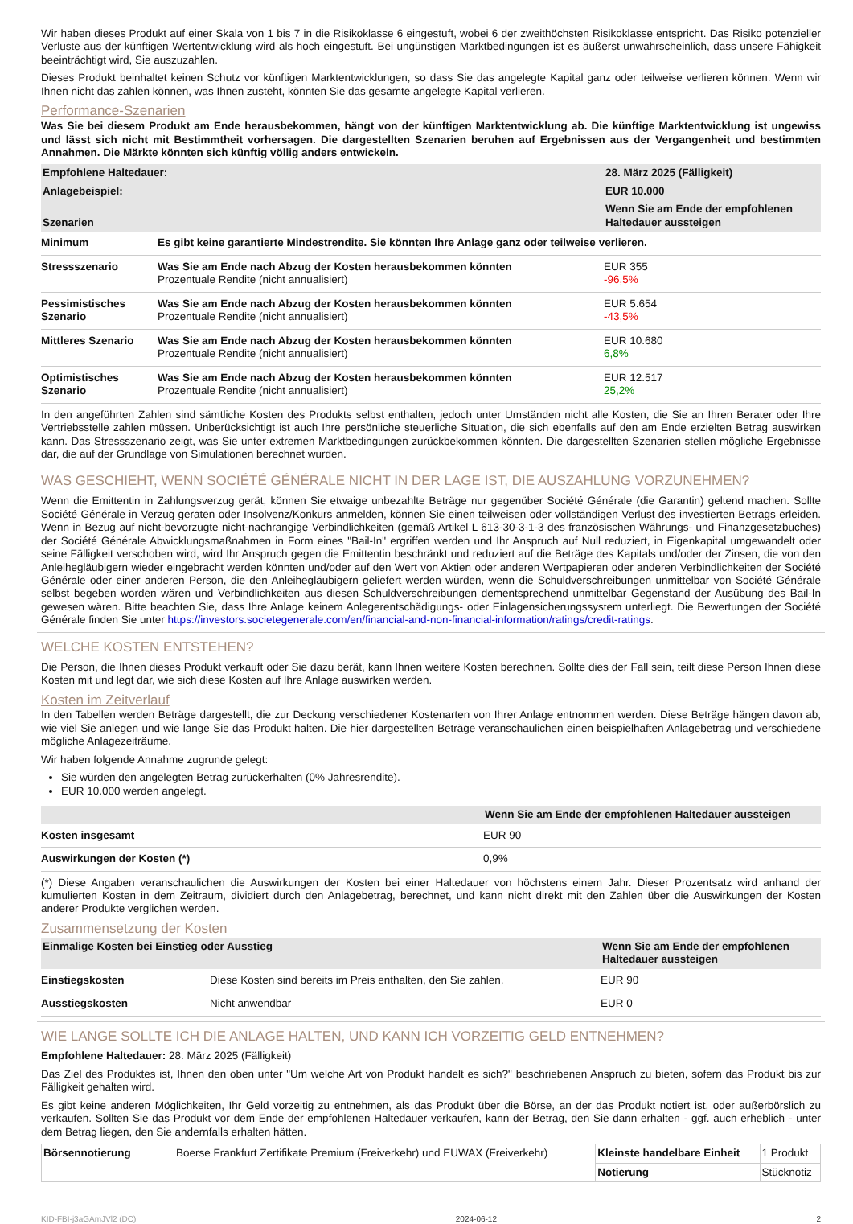Wir haben dieses Produkt auf einer Skala von 1 bis 7 in die Risikoklasse 6 eingestuft, wobei 6 der zweithöchsten Risikoklasse entspricht. Das Risiko potenzieller Verluste aus der künftigen Wertentwicklung wird als hoch eingestuft. Bei ungünstigen Marktbedingungen ist es äußerst unwahrscheinlich, dass unsere Fähigkeit beeinträchtigt wird, Sie auszuzahlen.
Dieses Produkt beinhaltet keinen Schutz vor künftigen Marktentwicklungen, so dass Sie das angelegte Kapital ganz oder teilweise verlieren können. Wenn wir Ihnen nicht das zahlen können, was Ihnen zusteht, könnten Sie das gesamte angelegte Kapital verlieren.
Performance-Szenarien
Was Sie bei diesem Produkt am Ende herausbekommen, hängt von der künftigen Marktentwicklung ab. Die künftige Marktentwicklung ist ungewiss und lässt sich nicht mit Bestimmtheit vorhersagen. Die dargestellten Szenarien beruhen auf Ergebnissen aus der Vergangenheit und bestimmten Annahmen. Die Märkte könnten sich künftig völlig anders entwickeln.
| Empfohlene Haltedauer: | | 28. März 2025 (Fälligkeit) |
| --- | --- | --- |
| Anlagebeispiel: | | EUR 10.000 |
| Szenarien | | Wenn Sie am Ende der empfohlenen Haltedauer aussteigen |
| Minimum | Es gibt keine garantierte Mindestrendite. Sie könnten Ihre Anlage ganz oder teilweise verlieren. | |
| Stressszenario | Was Sie am Ende nach Abzug der Kosten herausbekommen könnten Prozentuale Rendite (nicht annualisiert) | EUR 355 -96,5% |
| Pessimistisches Szenario | Was Sie am Ende nach Abzug der Kosten herausbekommen könnten Prozentuale Rendite (nicht annualisiert) | EUR 5.654 -43,5% |
| Mittleres Szenario | Was Sie am Ende nach Abzug der Kosten herausbekommen könnten Prozentuale Rendite (nicht annualisiert) | EUR 10.680 6,8% |
| Optimistisches Szenario | Was Sie am Ende nach Abzug der Kosten herausbekommen könnten Prozentuale Rendite (nicht annualisiert) | EUR 12.517 25,2% |
In den angeführten Zahlen sind sämtliche Kosten des Produkts selbst enthalten, jedoch unter Umständen nicht alle Kosten, die Sie an Ihren Berater oder Ihre Vertriebsstelle zahlen müssen. Unberücksichtigt ist auch Ihre persönliche steuerliche Situation, die sich ebenfalls auf den am Ende erzielten Betrag auswirken kann. Das Stressszenario zeigt, was Sie unter extremen Marktbedingungen zurückbekommen könnten. Die dargestellten Szenarien stellen mögliche Ergebnisse dar, die auf der Grundlage von Simulationen berechnet wurden.
WAS GESCHIEHT, WENN SOCIÉTÉ GÉNÉRALE NICHT IN DER LAGE IST, DIE AUSZAHLUNG VORZUNEHMEN?
Wenn die Emittentin in Zahlungsverzug gerät, können Sie etwaige unbezahlte Beträge nur gegenüber Société Générale (die Garantin) geltend machen. Sollte Société Générale in Verzug geraten oder Insolvenz/Konkurs anmelden, können Sie einen teilweisen oder vollständigen Verlust des investierten Betrags erleiden. Wenn in Bezug auf nicht-bevorzugte nicht-nachrangige Verbindlichkeiten (gemäß Artikel L 613-30-3-1-3 des französischen Währungs- und Finanzgesetzbuches) der Société Générale Abwicklungsmaßnahmen in Form eines "Bail-In" ergriffen werden und Ihr Anspruch auf Null reduziert, in Eigenkapital umgewandelt oder seine Fälligkeit verschoben wird, wird Ihr Anspruch gegen die Emittentin beschränkt und reduziert auf die Beträge des Kapitals und/oder der Zinsen, die von den Anleihegläubigern wieder eingebracht werden könnten und/oder auf den Wert von Aktien oder anderen Wertpapieren oder anderen Verbindlichkeiten der Société Générale oder einer anderen Person, die den Anleihegläubigern geliefert werden würden, wenn die Schuldverschreibungen unmittelbar von Société Générale selbst begeben worden wären und Verbindlichkeiten aus diesen Schuldverschreibungen dementsprechend unmittelbar Gegenstand der Ausübung des Bail-In gewesen wären. Bitte beachten Sie, dass Ihre Anlage keinem Anlegerentschädigungs- oder Einlagensicherungssystem unterliegt. Die Bewertungen der Société Générale finden Sie unter https://investors.societegenerale.com/en/financial-and-non-financial-information/ratings/credit-ratings.
WELCHE KOSTEN ENTSTEHEN?
Die Person, die Ihnen dieses Produkt verkauft oder Sie dazu berät, kann Ihnen weitere Kosten berechnen. Sollte dies der Fall sein, teilt diese Person Ihnen diese Kosten mit und legt dar, wie sich diese Kosten auf Ihre Anlage auswirken werden.
Kosten im Zeitverlauf
In den Tabellen werden Beträge dargestellt, die zur Deckung verschiedener Kostenarten von Ihrer Anlage entnommen werden. Diese Beträge hängen davon ab, wie viel Sie anlegen und wie lange Sie das Produkt halten. Die hier dargestellten Beträge veranschaulichen einen beispielhaften Anlagebetrag und verschiedene mögliche Anlagezeiträume.
Wir haben folgende Annahme zugrunde gelegt:
Sie würden den angelegten Betrag zurückerhalten (0% Jahresrendite).
EUR 10.000 werden angelegt.
| | Wenn Sie am Ende der empfohlenen Haltedauer aussteigen |
| --- | --- |
| Kosten insgesamt | EUR 90 |
| Auswirkungen der Kosten (*) | 0,9% |
(*) Diese Angaben veranschaulichen die Auswirkungen der Kosten bei einer Haltedauer von höchstens einem Jahr. Dieser Prozentsatz wird anhand der kumulierten Kosten in dem Zeitraum, dividiert durch den Anlagebetrag, berechnet, und kann nicht direkt mit den Zahlen über die Auswirkungen der Kosten anderer Produkte verglichen werden.
Zusammensetzung der Kosten
| Einmalige Kosten bei Einstieg oder Ausstieg | | Wenn Sie am Ende der empfohlenen Haltedauer aussteigen |
| --- | --- | --- |
| Einstiegskosten | Diese Kosten sind bereits im Preis enthalten, den Sie zahlen. | EUR 90 |
| Ausstiegskosten | Nicht anwendbar | EUR 0 |
WIE LANGE SOLLTE ICH DIE ANLAGE HALTEN, UND KANN ICH VORZEITIG GELD ENTNEHMEN?
Empfohlene Haltedauer: 28. März 2025 (Fälligkeit)
Das Ziel des Produktes ist, Ihnen den oben unter "Um welche Art von Produkt handelt es sich?" beschriebenen Anspruch zu bieten, sofern das Produkt bis zur Fälligkeit gehalten wird.
Es gibt keine anderen Möglichkeiten, Ihr Geld vorzeitig zu entnehmen, als das Produkt über die Börse, an der das Produkt notiert ist, oder außerbörslich zu verkaufen. Sollten Sie das Produkt vor dem Ende der empfohlenen Haltedauer verkaufen, kann der Betrag, den Sie dann erhalten - ggf. auch erheblich - unter dem Betrag liegen, den Sie andernfalls erhalten hätten.
| Börsennotierung | Boerse Frankfurt Zertifikate Premium (Freiverkehr) und EUWAX (Freiverkehr) | Kleinste handelbare Einheit | 1 Produkt |
| | | Notierung | Stücknotiz |
KID-FBI-j3aGAmJVl2 (DC) 2024-06-12 2